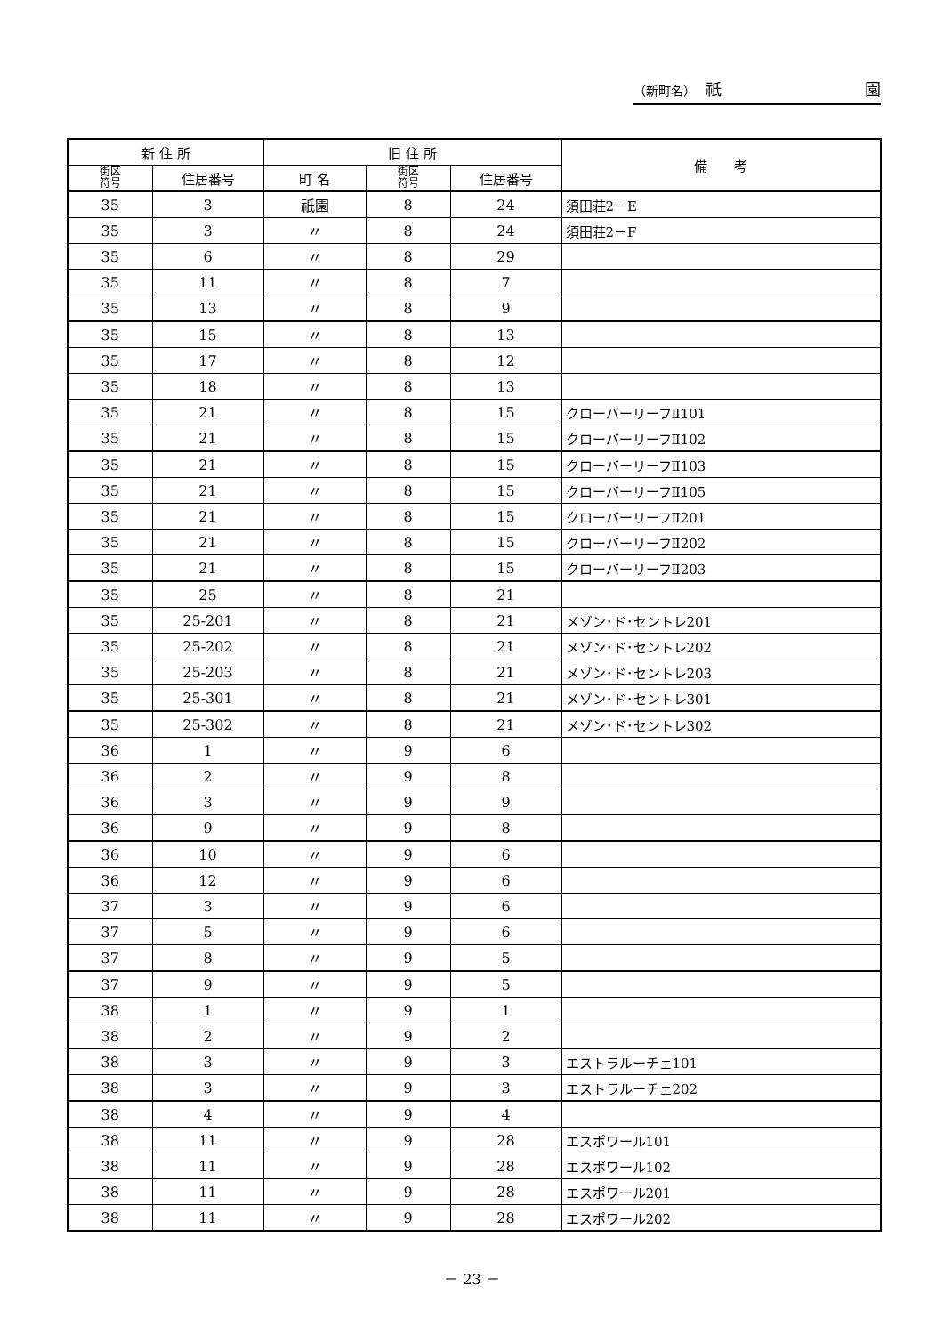（新町名）　祇 園
| 新 住 所 | | 旧 住 所 | | | 備 考 |
| --- | --- | --- | --- | --- | --- |
| 街区 符号 | 住居番号 | 町 名 | 街区 符号 | 住居番号 | |
| 35 | 3 | 祇園 | 8 | 24 | 須田荘2－E |
| 35 | 3 | 〃 | 8 | 24 | 須田荘2－F |
| 35 | 6 | 〃 | 8 | 29 | |
| 35 | 11 | 〃 | 8 | 7 | |
| 35 | 13 | 〃 | 8 | 9 | |
| 35 | 15 | 〃 | 8 | 13 | |
| 35 | 17 | 〃 | 8 | 12 | |
| 35 | 18 | 〃 | 8 | 13 | |
| 35 | 21 | 〃 | 8 | 15 | クローバーリーフⅡ101 |
| 35 | 21 | 〃 | 8 | 15 | クローバーリーフⅡ102 |
| 35 | 21 | 〃 | 8 | 15 | クローバーリーフⅡ103 |
| 35 | 21 | 〃 | 8 | 15 | クローバーリーフⅡ105 |
| 35 | 21 | 〃 | 8 | 15 | クローバーリーフⅡ201 |
| 35 | 21 | 〃 | 8 | 15 | クローバーリーフⅡ202 |
| 35 | 21 | 〃 | 8 | 15 | クローバーリーフⅡ203 |
| 35 | 25 | 〃 | 8 | 21 | |
| 35 | 25-201 | 〃 | 8 | 21 | メゾン･ド･セントレ201 |
| 35 | 25-202 | 〃 | 8 | 21 | メゾン･ド･セントレ202 |
| 35 | 25-203 | 〃 | 8 | 21 | メゾン･ド･セントレ203 |
| 35 | 25-301 | 〃 | 8 | 21 | メゾン･ド･セントレ301 |
| 35 | 25-302 | 〃 | 8 | 21 | メゾン･ド･セントレ302 |
| 36 | 1 | 〃 | 9 | 6 | |
| 36 | 2 | 〃 | 9 | 8 | |
| 36 | 3 | 〃 | 9 | 9 | |
| 36 | 9 | 〃 | 9 | 8 | |
| 36 | 10 | 〃 | 9 | 6 | |
| 36 | 12 | 〃 | 9 | 6 | |
| 37 | 3 | 〃 | 9 | 6 | |
| 37 | 5 | 〃 | 9 | 6 | |
| 37 | 8 | 〃 | 9 | 5 | |
| 37 | 9 | 〃 | 9 | 5 | |
| 38 | 1 | 〃 | 9 | 1 | |
| 38 | 2 | 〃 | 9 | 2 | |
| 38 | 3 | 〃 | 9 | 3 | エストラルーチェ101 |
| 38 | 3 | 〃 | 9 | 3 | エストラルーチェ202 |
| 38 | 4 | 〃 | 9 | 4 | |
| 38 | 11 | 〃 | 9 | 28 | エスポワール101 |
| 38 | 11 | 〃 | 9 | 28 | エスポワール102 |
| 38 | 11 | 〃 | 9 | 28 | エスポワール201 |
| 38 | 11 | 〃 | 9 | 28 | エスポワール202 |
－ 23 －